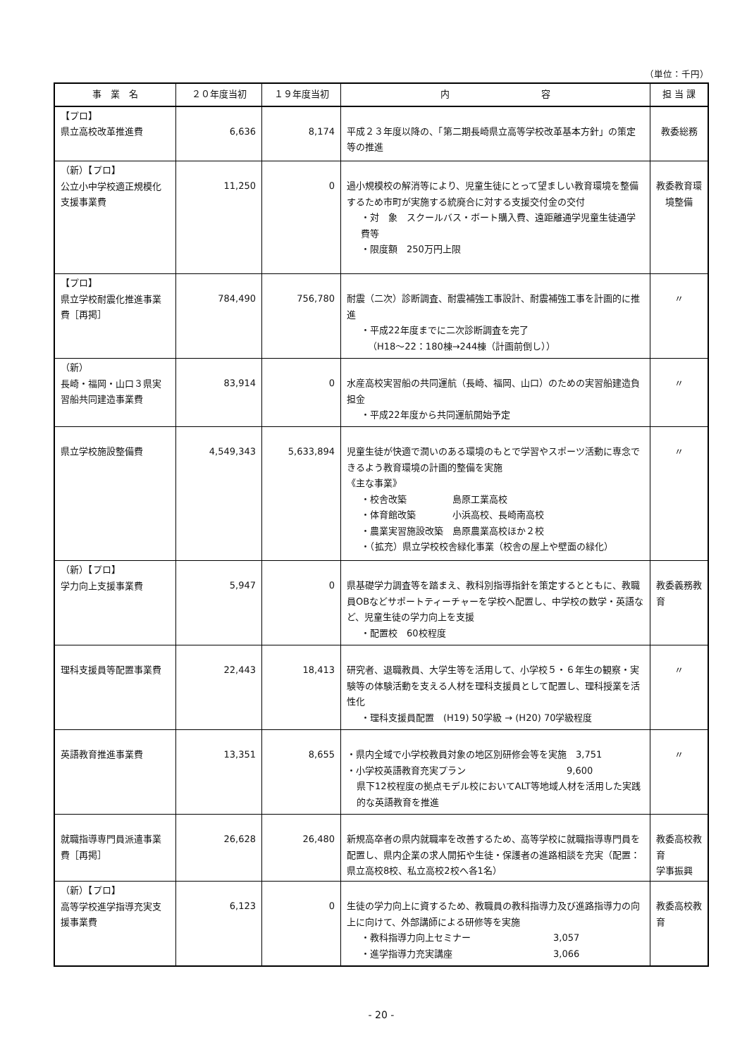（単位：千円）
| 事 業 名 | ２０年度当初 | １９年度当初 | 内 容 | 担 当 課 |
| --- | --- | --- | --- | --- |
| 【プロ】 県立高校改革推進費 | 6,636 | 8,174 | 平成２３年度以降の、「第二期長崎県立高等学校改革基本方針」の策定等の推進 | 教委総務 |
| （新）【プロ】 公立小中学校適正規模化支援事業費 | 11,250 | 0 | 過小規模校の解消等により、児童生徒にとって望ましい教育環境を整備するため市町が実施する統廃合に対する支援交付金の交付 ・対 象 スクールバス・ボート購入費、遠距離通学児童生徒通学費等 ・限度額 250万円上限 | 教委教育環境整備 |
| 【プロ】 県立学校耐震化推進事業費［再掲］ | 784,490 | 756,780 | 耐震（二次）診断調査、耐震補強工事設計、耐震補強工事を計画的に推進 ・平成22年度までに二次診断調査を完了 （H18～22：180棟→244棟（計画前倒し）） | 〃 |
| （新） 長崎・福岡・山口３県実習船共同建造事業費 | 83,914 | 0 | 水産高校実習船の共同運航（長崎、福岡、山口）のための実習船建造負担金 ・平成22年度から共同運航開始予定 | 〃 |
| 県立学校施設整備費 | 4,549,343 | 5,633,894 | 児童生徒が快適で潤いのある環境のもとで学習やスポーツ活動に専念できるよう教育環境の計画的整備を実施 《主な事業》 ・校舎改築 島原工業高校 ・体育館改築 小浜高校、長崎南高校 ・農業実習施設改築 島原農業高校ほか２校 ・（拡充）県立学校校舎緑化事業（校舎の屋上や壁面の緑化） | 〃 |
| （新）【プロ】 学力向上支援事業費 | 5,947 | 0 | 県基礎学力調査等を踏まえ、教科別指導指針を策定するとともに、教職員OBなどサポートティーチャーを学校へ配置し、中学校の数学・英語など、児童生徒の学力向上を支援 ・配置校 60校程度 | 教委義務教育 |
| 理科支援員等配置事業費 | 22,443 | 18,413 | 研究者、退職教員、大学生等を活用して、小学校５・６年生の観察・実験等の体験活動を支える人材を理科支援員として配置し、理科授業を活性化 ・理科支援員配置 (H19) 50学級 → (H20) 70学級程度 | 〃 |
| 英語教育推進事業費 | 13,351 | 8,655 | ・県内全域で小学校教員対象の地区別研修会等を実施 3,751 ・小学校英語教育充実プラン 9,600 県下12校程度の拠点モデル校においてALT等地域人材を活用した実践的な英語教育を推進 | 〃 |
| 就職指導専門員派遣事業費［再掲］ | 26,628 | 26,480 | 新規高卒者の県内就職率を改善するため、高等学校に就職指導専門員を配置し、県内企業の求人開拓や生徒・保護者の進路相談を充実（配置：県立高校8校、私立高校2校へ各1名） | 教委高校教育 学事振興 |
| （新）【プロ】 高等学校進学指導充実支援事業費 | 6,123 | 0 | 生徒の学力向上に資するため、教職員の教科指導力及び進路指導力の向上に向けて、外部講師による研修等を実施 ・教科指導力向上セミナー 3,057 ・進学指導力充実講座 3,066 | 教委高校教育 |
- 20 -